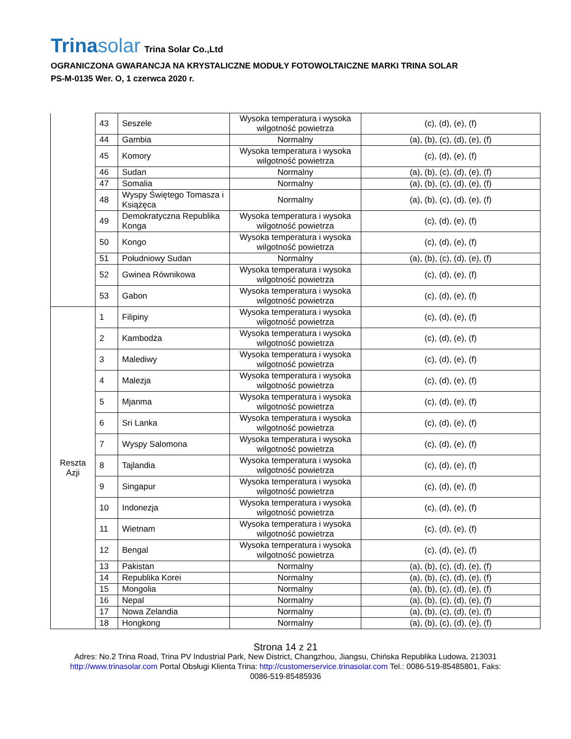Trinasolar
Trina Solar Co.,Ltd
OGRANICZONA GWARANCJA NA KRYSTALICZNE MODUŁY FOTOWOLTAICZNE MARKI TRINA SOLAR
PS-M-0135 Wer. O, 1 czerwca 2020 r.
| | 43 | Seszele | Wysoka temperatura i wysoka wilgotność powietrza | (c), (d), (e), (f) |
| | 44 | Gambia | Normalny | (a), (b), (c), (d), (e), (f) |
| | 45 | Komory | Wysoka temperatura i wysoka wilgotność powietrza | (c), (d), (e), (f) |
| | 46 | Sudan | Normalny | (a), (b), (c), (d), (e), (f) |
| | 47 | Somalia | Normalny | (a), (b), (c), (d), (e), (f) |
| | 48 | Wyspy Świętego Tomasza i Książęca | Normalny | (a), (b), (c), (d), (e), (f) |
| | 49 | Demokratyczna Republika Konga | Wysoka temperatura i wysoka wilgotność powietrza | (c), (d), (e), (f) |
| | 50 | Kongo | Wysoka temperatura i wysoka wilgotność powietrza | (c), (d), (e), (f) |
| | 51 | Południowy Sudan | Normalny | (a), (b), (c), (d), (e), (f) |
| | 52 | Gwinea Równikowa | Wysoka temperatura i wysoka wilgotność powietrza | (c), (d), (e), (f) |
| | 53 | Gabon | Wysoka temperatura i wysoka wilgotność powietrza | (c), (d), (e), (f) |
| Reszta Azji | 1 | Filipiny | Wysoka temperatura i wysoka wilgotność powietrza | (c), (d), (e), (f) |
| | 2 | Kambodża | Wysoka temperatura i wysoka wilgotność powietrza | (c), (d), (e), (f) |
| | 3 | Malediwy | Wysoka temperatura i wysoka wilgotność powietrza | (c), (d), (e), (f) |
| | 4 | Malezja | Wysoka temperatura i wysoka wilgotność powietrza | (c), (d), (e), (f) |
| | 5 | Mjanma | Wysoka temperatura i wysoka wilgotność powietrza | (c), (d), (e), (f) |
| | 6 | Sri Lanka | Wysoka temperatura i wysoka wilgotność powietrza | (c), (d), (e), (f) |
| | 7 | Wyspy Salomona | Wysoka temperatura i wysoka wilgotność powietrza | (c), (d), (e), (f) |
| | 8 | Tajlandia | Wysoka temperatura i wysoka wilgotność powietrza | (c), (d), (e), (f) |
| | 9 | Singapur | Wysoka temperatura i wysoka wilgotność powietrza | (c), (d), (e), (f) |
| | 10 | Indonezja | Wysoka temperatura i wysoka wilgotność powietrza | (c), (d), (e), (f) |
| | 11 | Wietnam | Wysoka temperatura i wysoka wilgotność powietrza | (c), (d), (e), (f) |
| | 12 | Bengal | Wysoka temperatura i wysoka wilgotność powietrza | (c), (d), (e), (f) |
| | 13 | Pakistan | Normalny | (a), (b), (c), (d), (e), (f) |
| | 14 | Republika Korei | Normalny | (a), (b), (c), (d), (e), (f) |
| | 15 | Mongolia | Normalny | (a), (b), (c), (d), (e), (f) |
| | 16 | Nepal | Normalny | (a), (b), (c), (d), (e), (f) |
| | 17 | Nowa Zelandia | Normalny | (a), (b), (c), (d), (e), (f) |
| | 18 | Hongkong | Normalny | (a), (b), (c), (d), (e), (f) |
Strona 14 z 21
Adres: No.2 Trina Road, Trina PV Industrial Park, New District, Changzhou, Jiangsu, Chińska Republika Ludowa, 213031
http://www.trinasolar.com Portal Obsługi Klienta Trina: http://customerservice.trinasolar.com Tel.: 0086-519-85485801, Faks:
0086-519-85485936